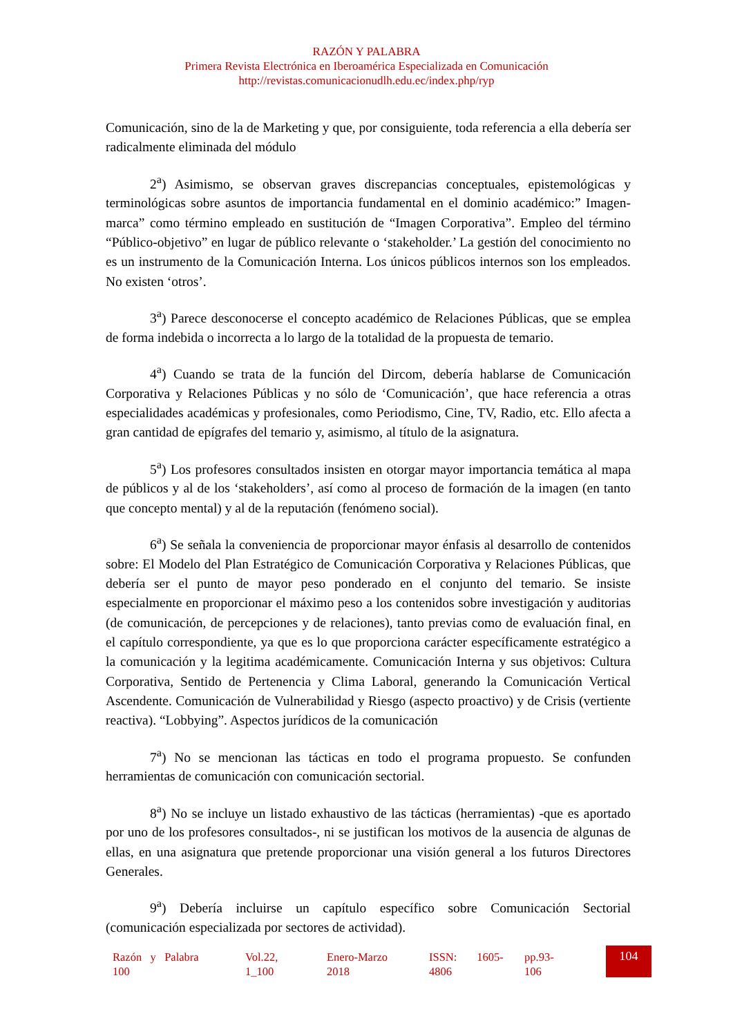RAZÓN Y PALABRA
Primera Revista Electrónica en Iberoamérica Especializada en Comunicación
http://revistas.comunicacionudlh.edu.ec/index.php/ryp
Comunicación, sino de la de Marketing y que, por consiguiente, toda referencia a ella debería ser radicalmente eliminada del módulo
2<sup>a</sup>) Asimismo, se observan graves discrepancias conceptuales, epistemológicas y terminológicas sobre asuntos de importancia fundamental en el dominio académico:” Imagen-marca” como término empleado en sustitución de “Imagen Corporativa”. Empleo del término “Público-objetivo” en lugar de público relevante o ‘stakeholder.’ La gestión del conocimiento no es un instrumento de la Comunicación Interna. Los únicos públicos internos son los empleados. No existen ‘otros’.
3<sup>a</sup>) Parece desconocerse el concepto académico de Relaciones Públicas, que se emplea de forma indebida o incorrecta a lo largo de la totalidad de la propuesta de temario.
4<sup>a</sup>) Cuando se trata de la función del Dircom, debería hablarse de Comunicación Corporativa y Relaciones Públicas y no sólo de ‘Comunicación’, que hace referencia a otras especialidades académicas y profesionales, como Periodismo, Cine, TV, Radio, etc. Ello afecta a gran cantidad de epígrafes del temario y, asimismo, al título de la asignatura.
5<sup>a</sup>) Los profesores consultados insisten en otorgar mayor importancia temática al mapa de públicos y al de los ‘stakeholders’, así como al proceso de formación de la imagen (en tanto que concepto mental) y al de la reputación (fenómeno social).
6<sup>a</sup>) Se señala la conveniencia de proporcionar mayor énfasis al desarrollo de contenidos sobre: El Modelo del Plan Estratégico de Comunicación Corporativa y Relaciones Públicas, que debería ser el punto de mayor peso ponderado en el conjunto del temario. Se insiste especialmente en proporcionar el máximo peso a los contenidos sobre investigación y auditorias (de comunicación, de percepciones y de relaciones), tanto previas como de evaluación final, en el capítulo correspondiente, ya que es lo que proporciona carácter específicamente estratégico a la comunicación y la legitima académicamente. Comunicación Interna y sus objetivos: Cultura Corporativa, Sentido de Pertenencia y Clima Laboral, generando la Comunicación Vertical Ascendente. Comunicación de Vulnerabilidad y Riesgo (aspecto proactivo) y de Crisis (vertiente reactiva). “Lobbying”. Aspectos jurídicos de la comunicación
7<sup>a</sup>) No se mencionan las tácticas en todo el programa propuesto. Se confunden herramientas de comunicación con comunicación sectorial.
8<sup>a</sup>) No se incluye un listado exhaustivo de las tácticas (herramientas) -que es aportado por uno de los profesores consultados-, ni se justifican los motivos de la ausencia de algunas de ellas, en una asignatura que pretende proporcionar una visión general a los futuros Directores Generales.
9<sup>a</sup>) Debería incluirse un capítulo específico sobre Comunicación Sectorial (comunicación especializada por sectores de actividad).
Razón y Palabra
100
Vol.22,
1_100
Enero-Marzo
2018
ISSN: 1605-
4806
pp.93-
106
104